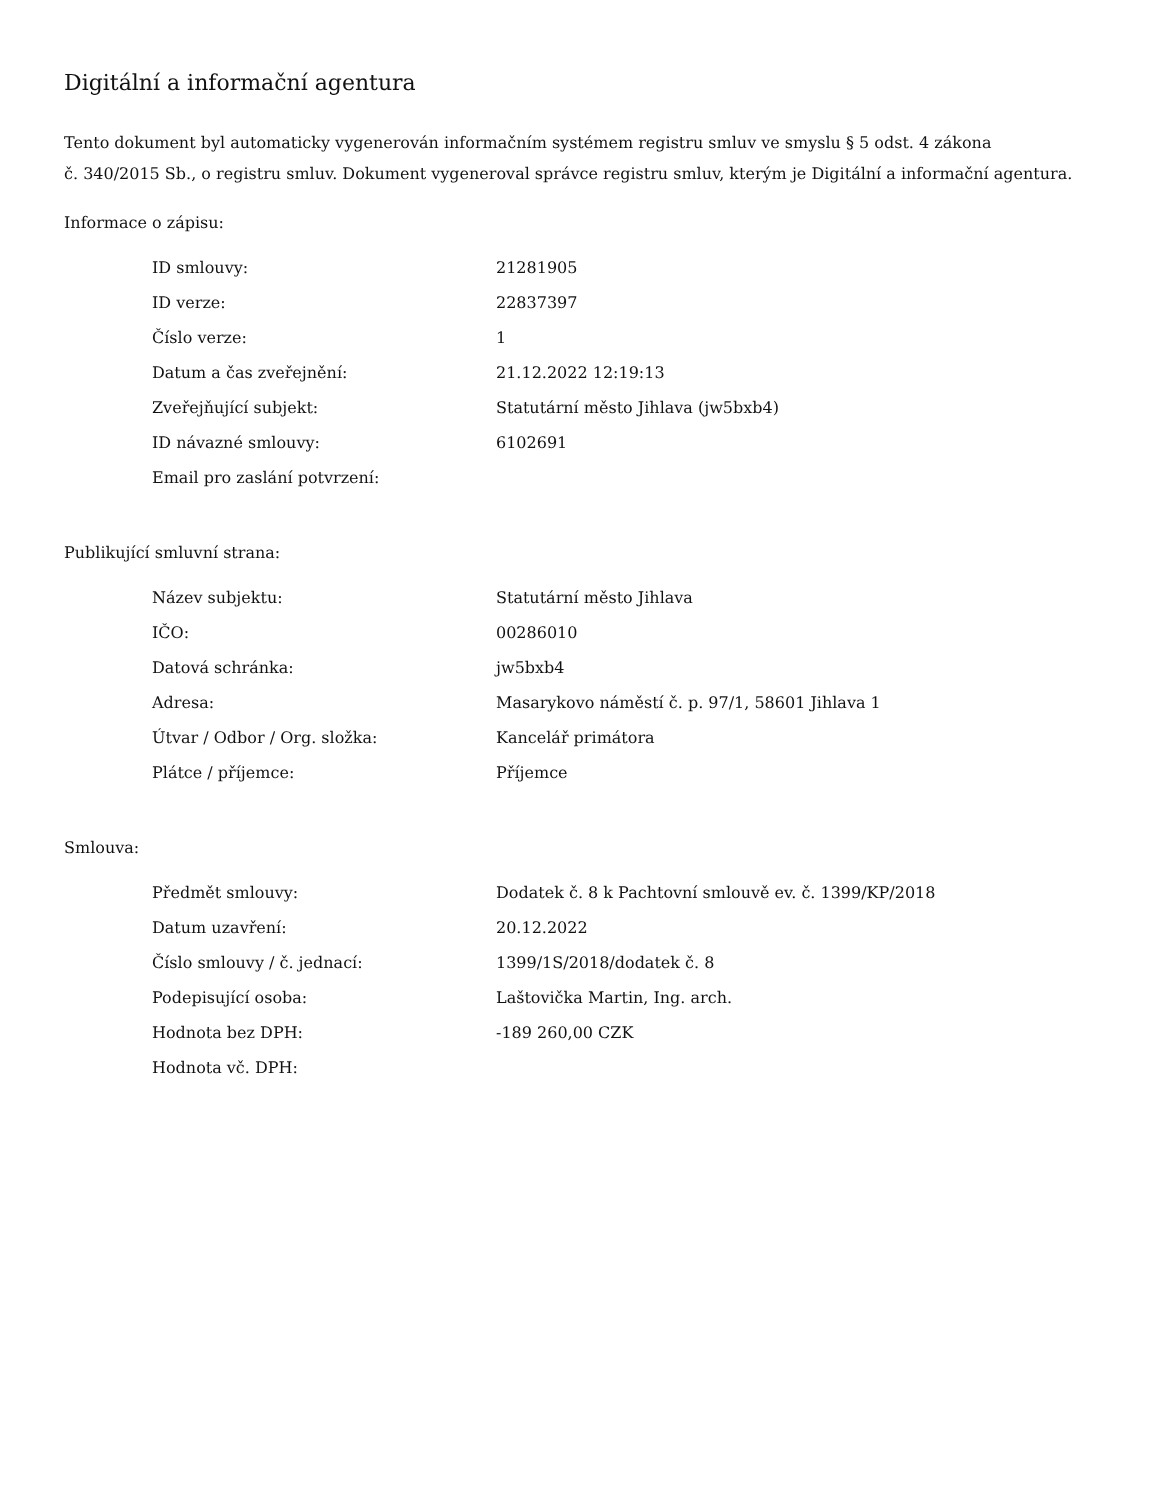Digitální a informační agentura
Tento dokument byl automaticky vygenerován informačním systémem registru smluv ve smyslu § 5 odst. 4 zákona
č. 340/2015 Sb., o registru smluv. Dokument vygeneroval správce registru smluv, kterým je Digitální a informační agentura.
Informace o zápisu:
| ID smlouvy: | 21281905 |
| ID verze: | 22837397 |
| Číslo verze: | 1 |
| Datum a čas zveřejnění: | 21.12.2022 12:19:13 |
| Zveřejňující subjekt: | Statutární město Jihlava (jw5bxb4) |
| ID návazné smlouvy: | 6102691 |
| Email pro zaslání potvrzení: | |
Publikující smluvní strana:
| Název subjektu: | Statutární město Jihlava |
| IČO: | 00286010 |
| Datová schránka: | jw5bxb4 |
| Adresa: | Masarykovo náměstí č. p. 97/1, 58601 Jihlava 1 |
| Útvar / Odbor / Org. složka: | Kancelář primátora |
| Plátce / příjemce: | Příjemce |
Smlouva:
| Předmět smlouvy: | Dodatek č. 8 k Pachtovní smlouvě ev. č. 1399/KP/2018 |
| Datum uzavření: | 20.12.2022 |
| Číslo smlouvy / č. jednací: | 1399/1S/2018/dodatek č. 8 |
| Podepisující osoba: | Laštovička Martin, Ing. arch. |
| Hodnota bez DPH: | -189 260,00 CZK |
| Hodnota vč. DPH: | |